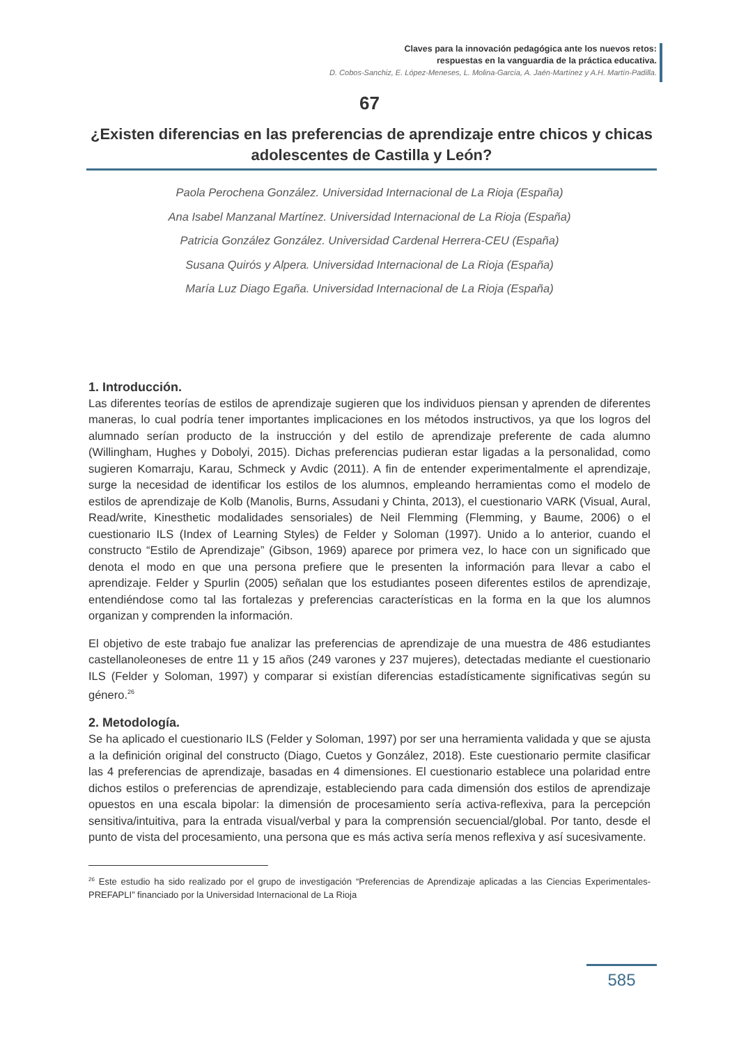Claves para la innovación pedagógica ante los nuevos retos:
respuestas en la vanguardia de la práctica educativa.
D. Cobos-Sanchiz, E. López-Meneses, L. Molina-García, A. Jaén-Martínez y A.H. Martín-Padilla.
67
¿Existen diferencias en las preferencias de aprendizaje entre chicos y chicas adolescentes de Castilla y León?
Paola Perochena González. Universidad Internacional de La Rioja (España)
Ana Isabel Manzanal Martínez. Universidad Internacional de La Rioja (España)
Patricia González González. Universidad Cardenal Herrera-CEU (España)
Susana Quirós y Alpera. Universidad Internacional de La Rioja (España)
María Luz Diago Egaña. Universidad Internacional de La Rioja (España)
1. Introducción.
Las diferentes teorías de estilos de aprendizaje sugieren que los individuos piensan y aprenden de diferentes maneras, lo cual podría tener importantes implicaciones en los métodos instructivos, ya que los logros del alumnado serían producto de la instrucción y del estilo de aprendizaje preferente de cada alumno (Willingham, Hughes y Dobolyi, 2015). Dichas preferencias pudieran estar ligadas a la personalidad, como sugieren Komarraju, Karau, Schmeck y Avdic (2011). A fin de entender experimentalmente el aprendizaje, surge la necesidad de identificar los estilos de los alumnos, empleando herramientas como el modelo de estilos de aprendizaje de Kolb (Manolis, Burns, Assudani y Chinta, 2013), el cuestionario VARK (Visual, Aural, Read/write, Kinesthetic modalidades sensoriales) de Neil Flemming (Flemming, y Baume, 2006) o el cuestionario ILS (Index of Learning Styles) de Felder y Soloman (1997). Unido a lo anterior, cuando el constructo “Estilo de Aprendizaje” (Gibson, 1969) aparece por primera vez, lo hace con un significado que denota el modo en que una persona prefiere que le presenten la información para llevar a cabo el aprendizaje. Felder y Spurlin (2005) señalan que los estudiantes poseen diferentes estilos de aprendizaje, entendiéndose como tal las fortalezas y preferencias características en la forma en la que los alumnos organizan y comprenden la información.
El objetivo de este trabajo fue analizar las preferencias de aprendizaje de una muestra de 486 estudiantes castellanoleoneses de entre 11 y 15 años (249 varones y 237 mujeres), detectadas mediante el cuestionario ILS (Felder y Soloman, 1997) y comparar si existían diferencias estadísticamente significativas según su género.<sup>26</sup>
2. Metodología.
Se ha aplicado el cuestionario ILS (Felder y Soloman, 1997) por ser una herramienta validada y que se ajusta a la definición original del constructo (Diago, Cuetos y González, 2018). Este cuestionario permite clasificar las 4 preferencias de aprendizaje, basadas en 4 dimensiones. El cuestionario establece una polaridad entre dichos estilos o preferencias de aprendizaje, estableciendo para cada dimensión dos estilos de aprendizaje opuestos en una escala bipolar: la dimensión de procesamiento sería activa-reflexiva, para la percepción sensitiva/intuitiva, para la entrada visual/verbal y para la comprensión secuencial/global. Por tanto, desde el punto de vista del procesamiento, una persona que es más activa sería menos reflexiva y así sucesivamente.
<sup>26</sup> Este estudio ha sido realizado por el grupo de investigación “Preferencias de Aprendizaje aplicadas a las Ciencias Experimentales-PREFAPLI” financiado por la Universidad Internacional de La Rioja
585